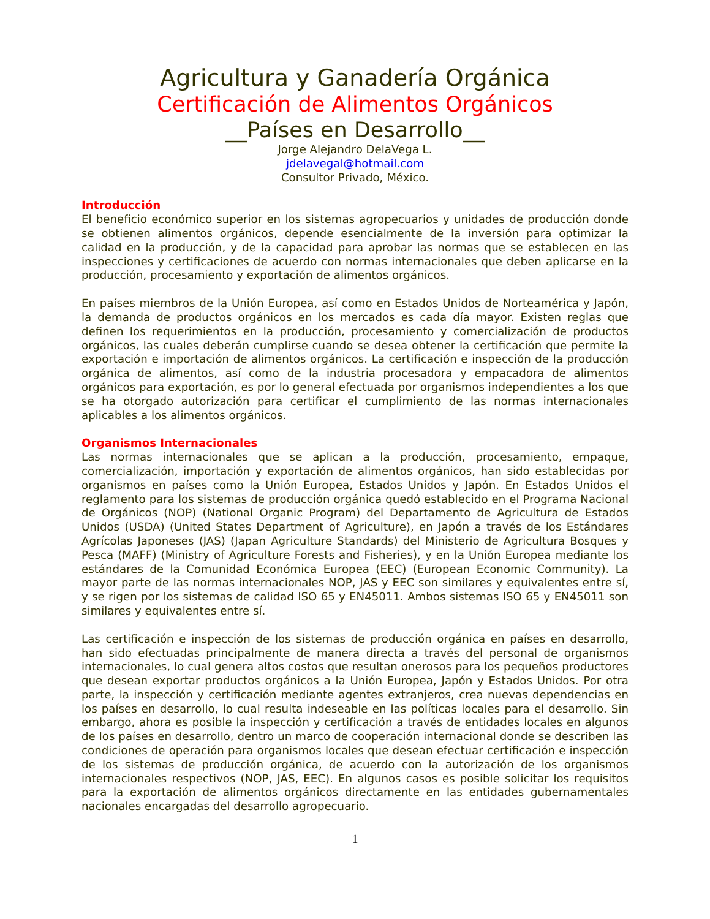Agricultura y Ganadería Orgánica
Certificación de Alimentos Orgánicos
__Países en Desarrollo__
Jorge Alejandro DelaVega L.
jdelavegal@hotmail.com
Consultor Privado, México.
Introducción
El beneficio económico superior en los sistemas agropecuarios y unidades de producción donde se obtienen alimentos orgánicos, depende esencialmente de la inversión para optimizar la calidad en la producción, y de la capacidad para aprobar las normas que se establecen en las inspecciones y certificaciones de acuerdo con normas internacionales que deben aplicarse en la producción, procesamiento y exportación de alimentos orgánicos.
En países miembros de la Unión Europea, así como en Estados Unidos de Norteamérica y Japón, la demanda de productos orgánicos en los mercados es cada día mayor. Existen reglas que definen los requerimientos en la producción, procesamiento y comercialización de productos orgánicos, las cuales deberán cumplirse cuando se desea obtener la certificación que permite la exportación e importación de alimentos orgánicos. La certificación e inspección de la producción orgánica de alimentos, así como de la industria procesadora y empacadora de alimentos orgánicos para exportación, es por lo general efectuada por organismos independientes a los que se ha otorgado autorización para certificar el cumplimiento de las normas internacionales aplicables a los alimentos orgánicos.
Organismos Internacionales
Las normas internacionales que se aplican a la producción, procesamiento, empaque, comercialización, importación y exportación de alimentos orgánicos, han sido establecidas por organismos en países como la Unión Europea, Estados Unidos y Japón. En Estados Unidos el reglamento para los sistemas de producción orgánica quedó establecido en el Programa Nacional de Orgánicos (NOP) (National Organic Program) del Departamento de Agricultura de Estados Unidos (USDA) (United States Department of Agriculture), en Japón a través de los Estándares Agrícolas Japoneses (JAS) (Japan Agriculture Standards) del Ministerio de Agricultura Bosques y Pesca (MAFF) (Ministry of Agriculture Forests and Fisheries), y en la Unión Europea mediante los estándares de la Comunidad Económica Europea (EEC) (European Economic Community). La mayor parte de las normas internacionales NOP, JAS y EEC son similares y equivalentes entre sí, y se rigen por los sistemas de calidad ISO 65 y EN45011. Ambos sistemas ISO 65 y EN45011 son similares y equivalentes entre sí.
Las certificación e inspección de los sistemas de producción orgánica en países en desarrollo, han sido efectuadas principalmente de manera directa a través del personal de organismos internacionales, lo cual genera altos costos que resultan onerosos para los pequeños productores que desean exportar productos orgánicos a la Unión Europea, Japón y Estados Unidos. Por otra parte, la inspección y certificación mediante agentes extranjeros, crea nuevas dependencias en los países en desarrollo, lo cual resulta indeseable en las políticas locales para el desarrollo. Sin embargo, ahora es posible la inspección y certificación a través de entidades locales en algunos de los países en desarrollo, dentro un marco de cooperación internacional donde se describen las condiciones de operación para organismos locales que desean efectuar certificación e inspección de los sistemas de producción orgánica, de acuerdo con la autorización de los organismos internacionales respectivos (NOP, JAS, EEC). En algunos casos es posible solicitar los requisitos para la exportación de alimentos orgánicos directamente en las entidades gubernamentales nacionales encargadas del desarrollo agropecuario.
1